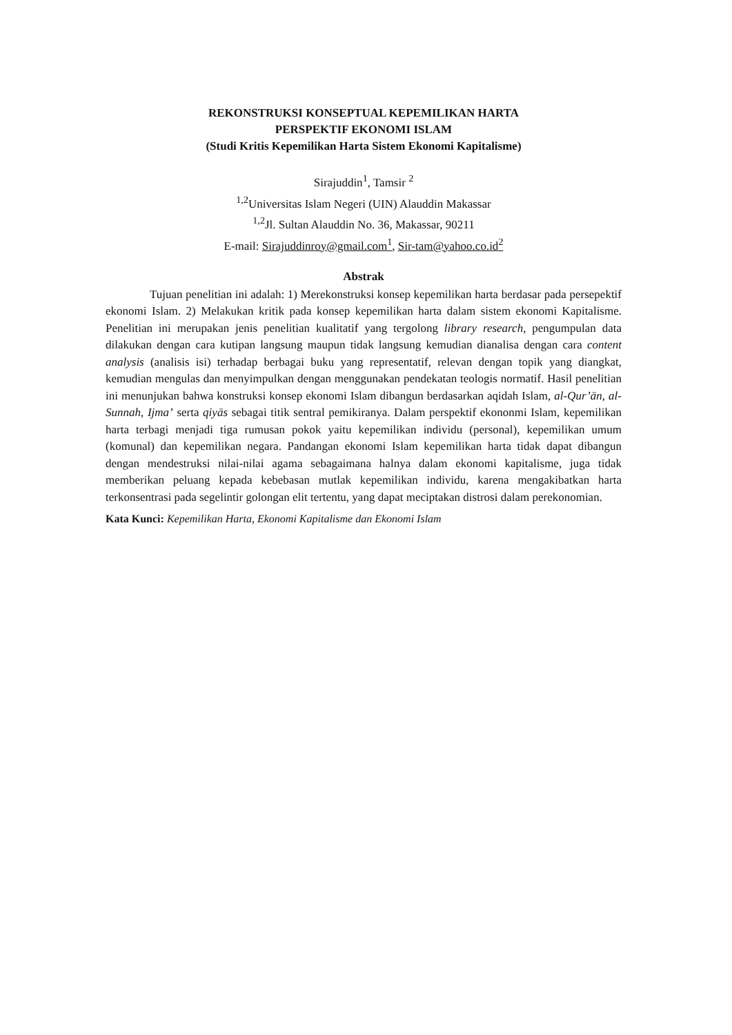REKONSTRUKSI KONSEPTUAL KEPEMILIKAN HARTA
PERSPEKTIF EKONOMI ISLAM
(Studi Kritis Kepemilikan Harta Sistem Ekonomi Kapitalisme)
Sirajuddin<sup>1</sup>, Tamsir <sup>2</sup>
<sup>1,2</sup>Universitas Islam Negeri (UIN) Alauddin Makassar
<sup>1,2</sup>Jl. Sultan Alauddin No. 36, Makassar, 90211
E-mail: Sirajuddinroy@gmail.com<sup>1</sup>, Sir-tam@yahoo.co.id<sup>2</sup>
Abstrak
Tujuan penelitian ini adalah: 1) Merekonstruksi konsep kepemilikan harta berdasar pada persepektif ekonomi Islam. 2) Melakukan kritik pada konsep kepemilikan harta dalam sistem ekonomi Kapitalisme. Penelitian ini merupakan jenis penelitian kualitatif yang tergolong library research, pengumpulan data dilakukan dengan cara kutipan langsung maupun tidak langsung kemudian dianalisa dengan cara content analysis (analisis isi) terhadap berbagai buku yang representatif, relevan dengan topik yang diangkat, kemudian mengulas dan menyimpulkan dengan menggunakan pendekatan teologis normatif. Hasil penelitian ini menunjukan bahwa konstruksi konsep ekonomi Islam dibangun berdasarkan aqidah Islam, al-Qur’ān, al-Sunnah, Ijma’ serta qiyās sebagai titik sentral pemikiranya. Dalam perspektif ekononmi Islam, kepemilikan harta terbagi menjadi tiga rumusan pokok yaitu kepemilikan individu (personal), kepemilikan umum (komunal) dan kepemilikan negara. Pandangan ekonomi Islam kepemilikan harta tidak dapat dibangun dengan mendestruksi nilai-nilai agama sebagaimana halnya dalam ekonomi kapitalisme, juga tidak memberikan peluang kepada kebebasan mutlak kepemilikan individu, karena mengakibatkan harta terkonsentrasi pada segelintir golongan elit tertentu, yang dapat meciptakan distrosi dalam perekonomian.
Kata Kunci: Kepemilikan Harta, Ekonomi Kapitalisme dan Ekonomi Islam